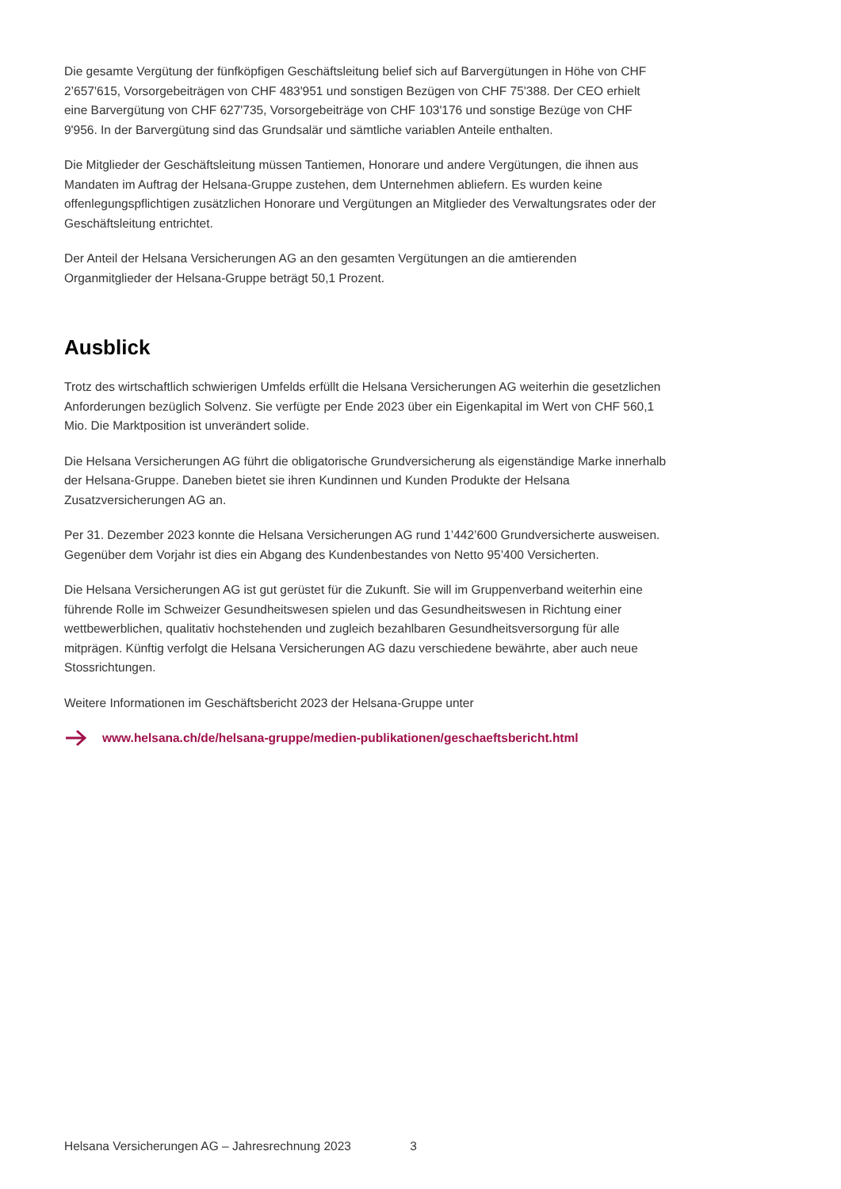Die gesamte Vergütung der fünfköpfigen Geschäftsleitung belief sich auf Barvergütungen in Höhe von CHF 2’657'615, Vorsorgebeiträgen von CHF 483'951 und sonstigen Bezügen von CHF 75'388. Der CEO erhielt eine Barvergütung von CHF 627'735, Vorsorgebeiträge von CHF 103'176 und sonstige Bezüge von CHF 9'956. In der Barvergütung sind das Grundsalär und sämtliche variablen Anteile enthalten.
Die Mitglieder der Geschäftsleitung müssen Tantiemen, Honorare und andere Vergütungen, die ihnen aus Mandaten im Auftrag der Helsana-Gruppe zustehen, dem Unternehmen abliefern. Es wurden keine offenlegungspflichtigen zusätzlichen Honorare und Vergütungen an Mitglieder des Verwaltungsrates oder der Geschäftsleitung entrichtet.
Der Anteil der Helsana Versicherungen AG an den gesamten Vergütungen an die amtierenden Organmitglieder der Helsana-Gruppe beträgt 50,1 Prozent.
Ausblick
Trotz des wirtschaftlich schwierigen Umfelds erfüllt die Helsana Versicherungen AG weiterhin die gesetzlichen Anforderungen bezüglich Solvenz. Sie verfügte per Ende 2023 über ein Eigenkapital im Wert von CHF 560,1 Mio. Die Marktposition ist unverändert solide.
Die Helsana Versicherungen AG führt die obligatorische Grundversicherung als eigenständige Marke innerhalb der Helsana-Gruppe. Daneben bietet sie ihren Kundinnen und Kunden Produkte der Helsana Zusatzversicherungen AG an.
Per 31. Dezember 2023 konnte die Helsana Versicherungen AG rund 1’442’600 Grundversicherte ausweisen. Gegenüber dem Vorjahr ist dies ein Abgang des Kundenbestandes von Netto 95’400 Versicherten.
Die Helsana Versicherungen AG ist gut gerüstet für die Zukunft. Sie will im Gruppenverband weiterhin eine führende Rolle im Schweizer Gesundheitswesen spielen und das Gesundheitswesen in Richtung einer wettbewerblichen, qualitativ hochstehenden und zugleich bezahlbaren Gesundheitsversorgung für alle mitprägen. Künftig verfolgt die Helsana Versicherungen AG dazu verschiedene bewährte, aber auch neue Stossrichtungen.
Weitere Informationen im Geschäftsbericht 2023 der Helsana-Gruppe unter
www.helsana.ch/de/helsana-gruppe/medien-publikationen/geschaeftsbericht.html
Helsana Versicherungen AG – Jahresrechnung 2023 3